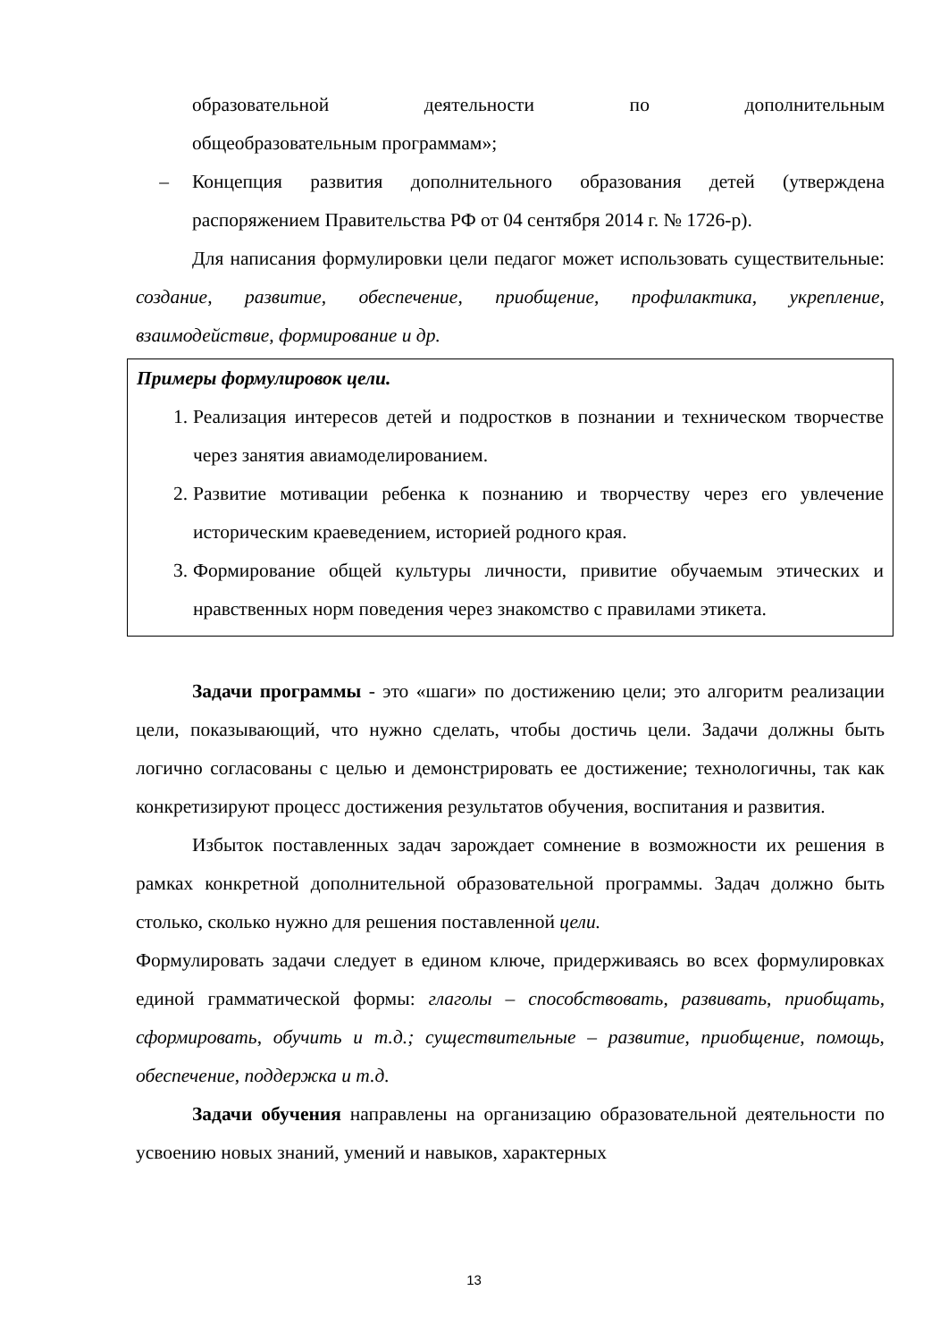образовательной деятельности по дополнительным
общеобразовательным программам»;
– Концепция развития дополнительного образования детей (утверждена распоряжением Правительства РФ от 04 сентября 2014 г. № 1726-р).
Для написания формулировки цели педагог может использовать существительные: создание, развитие, обеспечение, приобщение, профилактика, укрепление, взаимодействие, формирование и др.
Примеры формулировок цели.
1. Реализация интересов детей и подростков в познании и техническом творчестве через занятия авиамоделированием.
2. Развитие мотивации ребенка к познанию и творчеству через его увлечение историческим краеведением, историей родного края.
3. Формирование общей культуры личности, привитие обучаемым этических и нравственных норм поведения через знакомство с правилами этикета.
Задачи программы - это «шаги» по достижению цели; это алгоритм реализации цели, показывающий, что нужно сделать, чтобы достичь цели. Задачи должны быть логично согласованы с целью и демонстрировать ее достижение; технологичны, так как конкретизируют процесс достижения результатов обучения, воспитания и развития.
Избыток поставленных задач зарождает сомнение в возможности их решения в рамках конкретной дополнительной образовательной программы. Задач должно быть столько, сколько нужно для решения поставленной цели.
Формулировать задачи следует в едином ключе, придерживаясь во всех формулировках единой грамматической формы: глаголы – способствовать, развивать, приобщать, сформировать, обучить и т.д.; существительные – развитие, приобщение, помощь, обеспечение, поддержка и т.д.
Задачи обучения направлены на организацию образовательной деятельности по усвоению новых знаний, умений и навыков, характерных
13